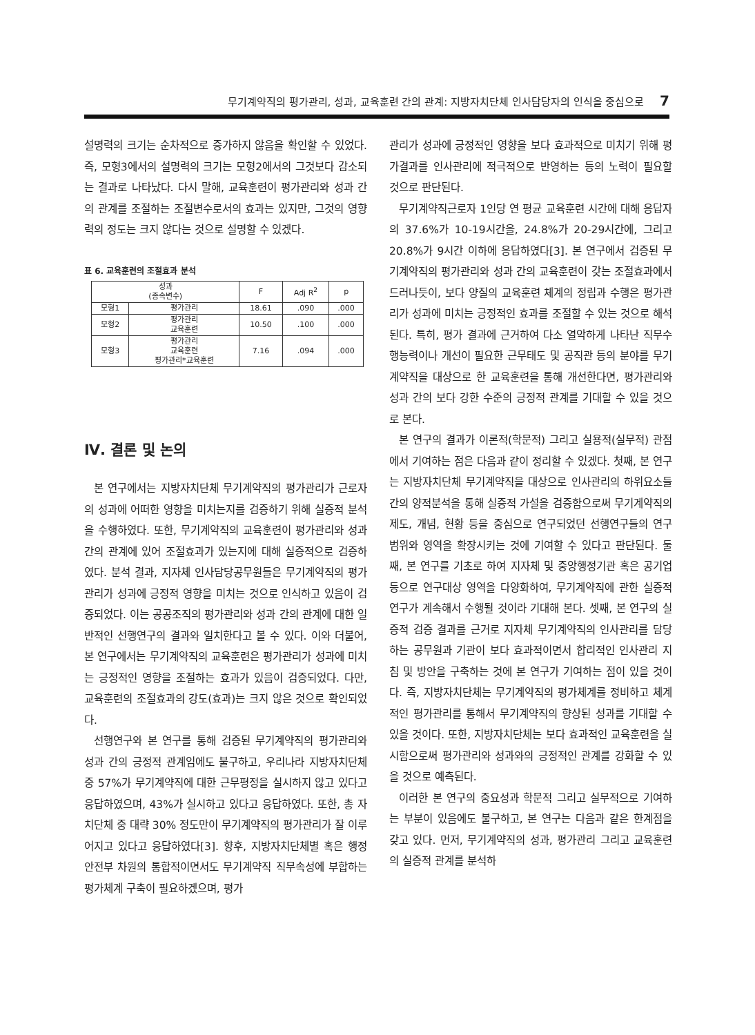무기계약직의 평가관리, 성과, 교육훈련 간의 관계: 지방자치단체 인사담당자의 인식을 중심으로 7
설명력의 크기는 순차적으로 증가하지 않음을 확인할 수 있었다. 즉, 모형3에서의 설명력의 크기는 모형2에서의 그것보다 감소되는 결과로 나타났다. 다시 말해, 교육훈련이 평가관리와 성과 간의 관계를 조절하는 조절변수로서의 효과는 있지만, 그것의 영향력의 정도는 크지 않다는 것으로 설명할 수 있겠다.
표 6. 교육훈련의 조절효과 분석
| 성과 (종속변수) | | F | Adj R<sup>2</sup> | p |
| --- | --- | --- | --- | --- |
| 모형1 | 평가관리 | 18.61 | .090 | .000 |
| 모형2 | 평가관리 교육훈련 | 10.50 | .100 | .000 |
| 모형3 | 평가관리 교육훈련 평가관리*교육훈련 | 7.16 | .094 | .000 |
Ⅳ. 결론 및 논의
본 연구에서는 지방자치단체 무기계약직의 평가관리가 근로자의 성과에 어떠한 영향을 미치는지를 검증하기 위해 실증적 분석을 수행하였다. 또한, 무기계약직의 교육훈련이 평가관리와 성과 간의 관계에 있어 조절효과가 있는지에 대해 실증적으로 검증하였다. 분석 결과, 지자체 인사담당공무원들은 무기계약직의 평가관리가 성과에 긍정적 영향을 미치는 것으로 인식하고 있음이 검증되었다. 이는 공공조직의 평가관리와 성과 간의 관계에 대한 일반적인 선행연구의 결과와 일치한다고 볼 수 있다. 이와 더불어, 본 연구에서는 무기계약직의 교육훈련은 평가관리가 성과에 미치는 긍정적인 영향을 조절하는 효과가 있음이 검증되었다. 다만, 교육훈련의 조절효과의 강도(효과)는 크지 않은 것으로 확인되었다.
선행연구와 본 연구를 통해 검증된 무기계약직의 평가관리와 성과 간의 긍정적 관계임에도 불구하고, 우리나라 지방자치단체 중 57%가 무기계약직에 대한 근무평정을 실시하지 않고 있다고 응답하였으며, 43%가 실시하고 있다고 응답하였다. 또한, 총 자치단체 중 대략 30% 정도만이 무기계약직의 평가관리가 잘 이루어지고 있다고 응답하였다[3]. 향후, 지방자치단체별 혹은 행정안전부 차원의 통합적이면서도 무기계약직 직무속성에 부합하는 평가체계 구축이 필요하겠으며, 평가
관리가 성과에 긍정적인 영향을 보다 효과적으로 미치기 위해 평가결과를 인사관리에 적극적으로 반영하는 등의 노력이 필요할 것으로 판단된다.
무기계약직근로자 1인당 연 평균 교육훈련 시간에 대해 응답자의 37.6%가 10-19시간을, 24.8%가 20-29시간에, 그리고 20.8%가 9시간 이하에 응답하였다[3]. 본 연구에서 검증된 무기계약직의 평가관리와 성과 간의 교육훈련이 갖는 조절효과에서 드러나듯이, 보다 양질의 교육훈련 체계의 정립과 수행은 평가관리가 성과에 미치는 긍정적인 효과를 조절할 수 있는 것으로 해석된다. 특히, 평가 결과에 근거하여 다소 열악하게 나타난 직무수행능력이나 개선이 필요한 근무태도 및 공직관 등의 분야를 무기계약직을 대상으로 한 교육훈련을 통해 개선한다면, 평가관리와 성과 간의 보다 강한 수준의 긍정적 관계를 기대할 수 있을 것으로 본다.
본 연구의 결과가 이론적(학문적) 그리고 실용적(실무적) 관점에서 기여하는 점은 다음과 같이 정리할 수 있겠다. 첫째, 본 연구는 지방자치단체 무기계약직을 대상으로 인사관리의 하위요소들 간의 양적분석을 통해 실증적 가설을 검증함으로써 무기계약직의 제도, 개념, 현황 등을 중심으로 연구되었던 선행연구들의 연구 범위와 영역을 확장시키는 것에 기여할 수 있다고 판단된다. 둘째, 본 연구를 기초로 하여 지자체 및 중앙행정기관 혹은 공기업 등으로 연구대상 영역을 다양화하여, 무기계약직에 관한 실증적 연구가 계속해서 수행될 것이라 기대해 본다. 셋째, 본 연구의 실증적 검증 결과를 근거로 지자체 무기계약직의 인사관리를 담당하는 공무원과 기관이 보다 효과적이면서 합리적인 인사관리 지침 및 방안을 구축하는 것에 본 연구가 기여하는 점이 있을 것이다. 즉, 지방자치단체는 무기계약직의 평가체계를 정비하고 체계적인 평가관리를 통해서 무기계약직의 향상된 성과를 기대할 수 있을 것이다. 또한, 지방자치단체는 보다 효과적인 교육훈련을 실시함으로써 평가관리와 성과와의 긍정적인 관계를 강화할 수 있을 것으로 예측된다.
이러한 본 연구의 중요성과 학문적 그리고 실무적으로 기여하는 부분이 있음에도 불구하고, 본 연구는 다음과 같은 한계점을 갖고 있다. 먼저, 무기계약직의 성과, 평가관리 그리고 교육훈련의 실증적 관계를 분석하